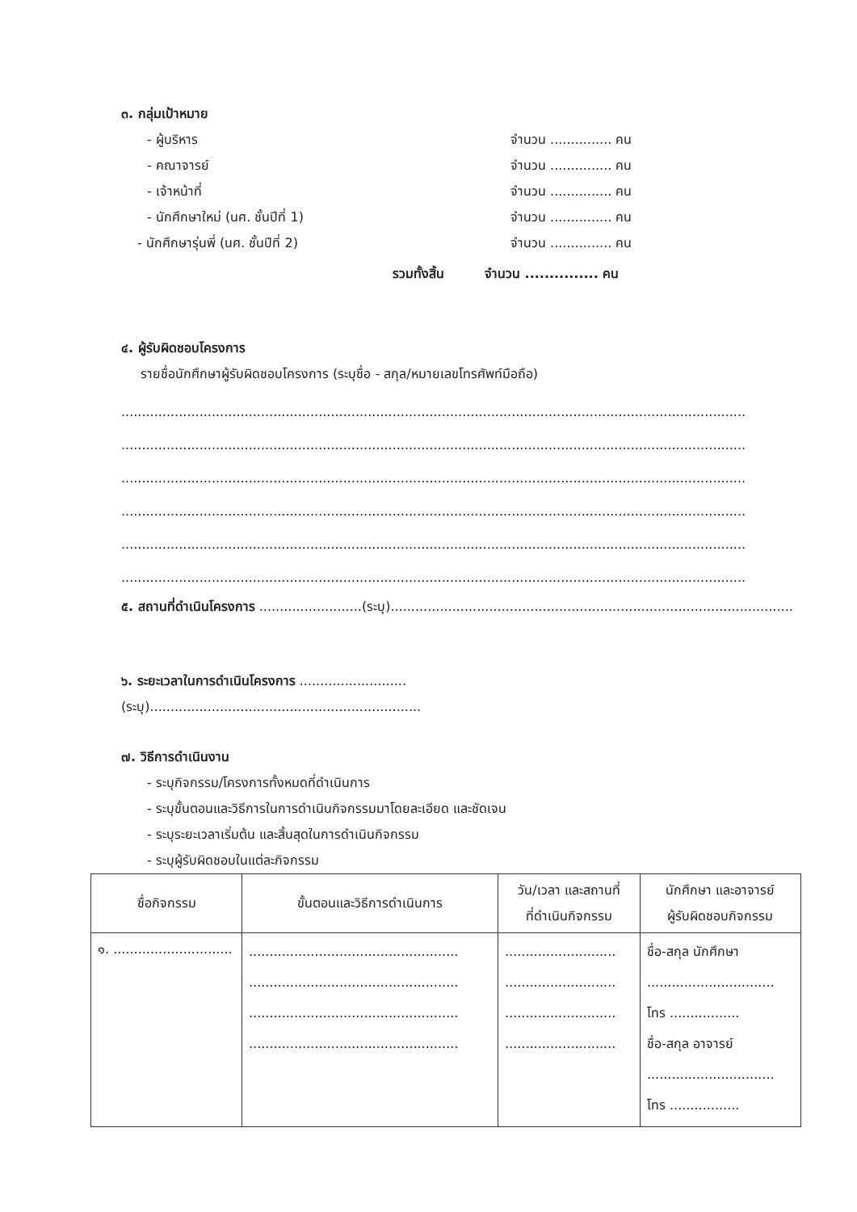๓. กลุ่มเป้าหมาย
- ผู้บริหาร จำนวน ............... คน
- คณาจารย์ จำนวน ............... คน
- เจ้าหน้าที่ จำนวน ............... คน
- นักศึกษาใหม่ (นศ. ชั้นปีที่ 1) จำนวน ............... คน
- นักศึกษารุ่นพี่ (นศ. ชั้นปีที่ 2) จำนวน ............... คน
รวมทั้งสิ้น จำนวน ............... คน
๔. ผู้รับผิดชอบโครงการ
รายชื่อนักศึกษาผู้รับผิดชอบโครงการ (ระบุชื่อ - สกุล/หมายเลขโทรศัพท์มือถือ)
........................................................................................................................................................
........................................................................................................................................................
........................................................................................................................................................
........................................................................................................................................................
........................................................................................................................................................
........................................................................................................................................................
๕. สถานที่ดำเนินโครงการ .........................(ระบุ)..................................................................................................
๖. ระยะเวลาในการดำเนินโครงการ ..........................
(ระบุ)..................................................................
๗. วิธีการดำเนินงาน
- ระบุกิจกรรม/โครงการทั้งหมดที่ดำเนินการ
- ระบุขั้นตอนและวิธีการในการดำเนินกิจกรรมมาโดยละเอียด และชัดเจน
- ระบุระยะเวลาเริ่มต้น และสิ้นสุดในการดำเนินกิจกรรม
- ระบุผู้รับผิดชอบในแต่ละกิจกรรม
| ชื่อกิจกรรม | ขั้นตอนและวิธีการดำเนินการ | วัน/เวลา และสถานที่ ที่ดำเนินกิจกรรม | นักศึกษา และอาจารย์ ผู้รับผิดชอบกิจกรรม |
| --- | --- | --- | --- |
| ๑. ............................. | ................................................... ................................................... ................................................... ................................................... | ........................... ........................... ........................... ........................... | ชื่อ-สกุล นักศึกษา ............................... โทร ................. ชื่อ-สกุล อาจารย์ ............................... โทร ................. |